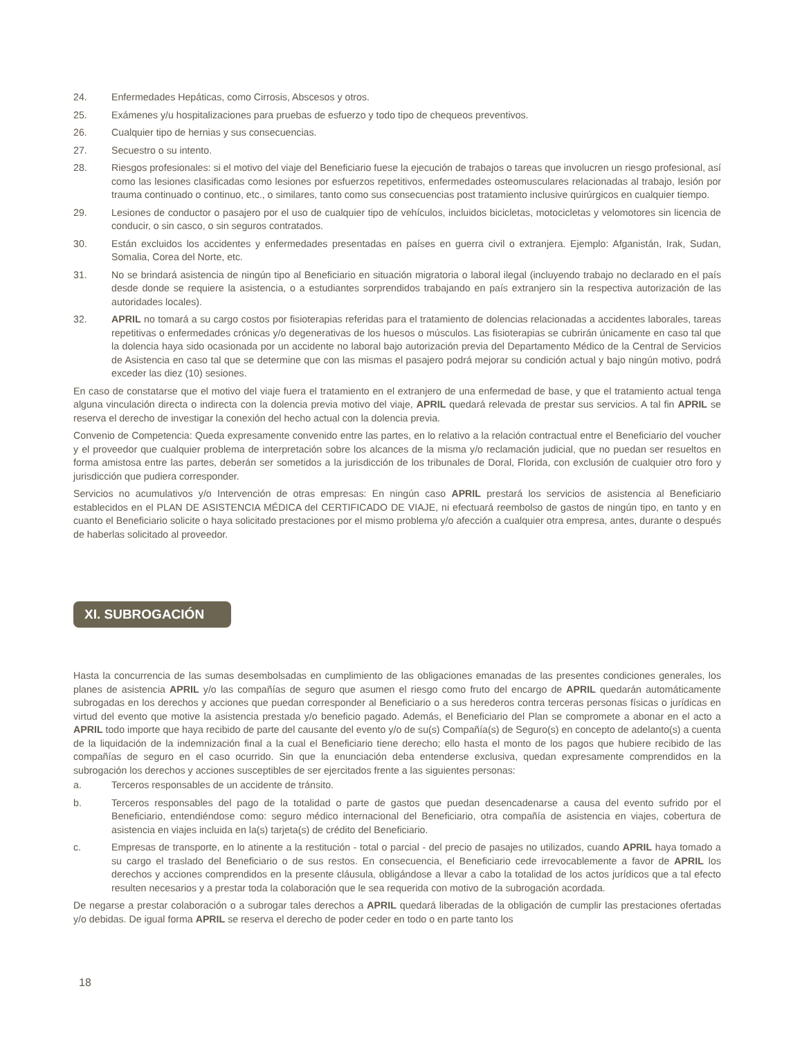24. Enfermedades Hepáticas, como Cirrosis, Abscesos y otros.
25. Exámenes y/u hospitalizaciones para pruebas de esfuerzo y todo tipo de chequeos preventivos.
26. Cualquier tipo de hernias y sus consecuencias.
27. Secuestro o su intento.
28. Riesgos profesionales: si el motivo del viaje del Beneficiario fuese la ejecución de trabajos o tareas que involucren un riesgo profesional, así como las lesiones clasificadas como lesiones por esfuerzos repetitivos, enfermedades osteomusculares relacionadas al trabajo, lesión por trauma continuado o continuo, etc., o similares, tanto como sus consecuencias post tratamiento inclusive quirúrgicos en cualquier tiempo.
29. Lesiones de conductor o pasajero por el uso de cualquier tipo de vehículos, incluidos bicicletas, motocicletas y velomotores sin licencia de conducir, o sin casco, o sin seguros contratados.
30. Están excluidos los accidentes y enfermedades presentadas en países en guerra civil o extranjera. Ejemplo: Afganistán, Irak, Sudan, Somalia, Corea del Norte, etc.
31. No se brindará asistencia de ningún tipo al Beneficiario en situación migratoria o laboral ilegal (incluyendo trabajo no declarado en el país desde donde se requiere la asistencia, o a estudiantes sorprendidos trabajando en país extranjero sin la respectiva autorización de las autoridades locales).
32. APRIL no tomará a su cargo costos por fisioterapias referidas para el tratamiento de dolencias relacionadas a accidentes laborales, tareas repetitivas o enfermedades crónicas y/o degenerativas de los huesos o músculos. Las fisioterapias se cubrirán únicamente en caso tal que la dolencia haya sido ocasionada por un accidente no laboral bajo autorización previa del Departamento Médico de la Central de Servicios de Asistencia en caso tal que se determine que con las mismas el pasajero podrá mejorar su condición actual y bajo ningún motivo, podrá exceder las diez (10) sesiones.
En caso de constatarse que el motivo del viaje fuera el tratamiento en el extranjero de una enfermedad de base, y que el tratamiento actual tenga alguna vinculación directa o indirecta con la dolencia previa motivo del viaje, APRIL quedará relevada de prestar sus servicios. A tal fin APRIL se reserva el derecho de investigar la conexión del hecho actual con la dolencia previa.
Convenio de Competencia: Queda expresamente convenido entre las partes, en lo relativo a la relación contractual entre el Beneficiario del voucher y el proveedor que cualquier problema de interpretación sobre los alcances de la misma y/o reclamación judicial, que no puedan ser resueltos en forma amistosa entre las partes, deberán ser sometidos a la jurisdicción de los tribunales de Doral, Florida, con exclusión de cualquier otro foro y jurisdicción que pudiera corresponder.
Servicios no acumulativos y/o Intervención de otras empresas: En ningún caso APRIL prestará los servicios de asistencia al Beneficiario establecidos en el PLAN DE ASISTENCIA MÉDICA del CERTIFICADO DE VIAJE, ni efectuará reembolso de gastos de ningún tipo, en tanto y en cuanto el Beneficiario solicite o haya solicitado prestaciones por el mismo problema y/o afección a cualquier otra empresa, antes, durante o después de haberlas solicitado al proveedor.
XI. SUBROGACIÓN
Hasta la concurrencia de las sumas desembolsadas en cumplimiento de las obligaciones emanadas de las presentes condiciones generales, los planes de asistencia APRIL y/o las compañías de seguro que asumen el riesgo como fruto del encargo de APRIL quedarán automáticamente subrogadas en los derechos y acciones que puedan corresponder al Beneficiario o a sus herederos contra terceras personas físicas o jurídicas en virtud del evento que motive la asistencia prestada y/o beneficio pagado. Además, el Beneficiario del Plan se compromete a abonar en el acto a APRIL todo importe que haya recibido de parte del causante del evento y/o de su(s) Compañía(s) de Seguro(s) en concepto de adelanto(s) a cuenta de la liquidación de la indemnización final a la cual el Beneficiario tiene derecho; ello hasta el monto de los pagos que hubiere recibido de las compañías de seguro en el caso ocurrido. Sin que la enunciación deba entenderse exclusiva, quedan expresamente comprendidos en la subrogación los derechos y acciones susceptibles de ser ejercitados frente a las siguientes personas:
a. Terceros responsables de un accidente de tránsito.
b. Terceros responsables del pago de la totalidad o parte de gastos que puedan desencadenarse a causa del evento sufrido por el Beneficiario, entendiéndose como: seguro médico internacional del Beneficiario, otra compañía de asistencia en viajes, cobertura de asistencia en viajes incluida en la(s) tarjeta(s) de crédito del Beneficiario.
c. Empresas de transporte, en lo atinente a la restitución - total o parcial - del precio de pasajes no utilizados, cuando APRIL haya tomado a su cargo el traslado del Beneficiario o de sus restos. En consecuencia, el Beneficiario cede irrevocablemente a favor de APRIL los derechos y acciones comprendidos en la presente cláusula, obligándose a llevar a cabo la totalidad de los actos jurídicos que a tal efecto resulten necesarios y a prestar toda la colaboración que le sea requerida con motivo de la subrogación acordada.
De negarse a prestar colaboración o a subrogar tales derechos a APRIL quedará liberadas de la obligación de cumplir las prestaciones ofertadas y/o debidas. De igual forma APRIL se reserva el derecho de poder ceder en todo o en parte tanto los
18